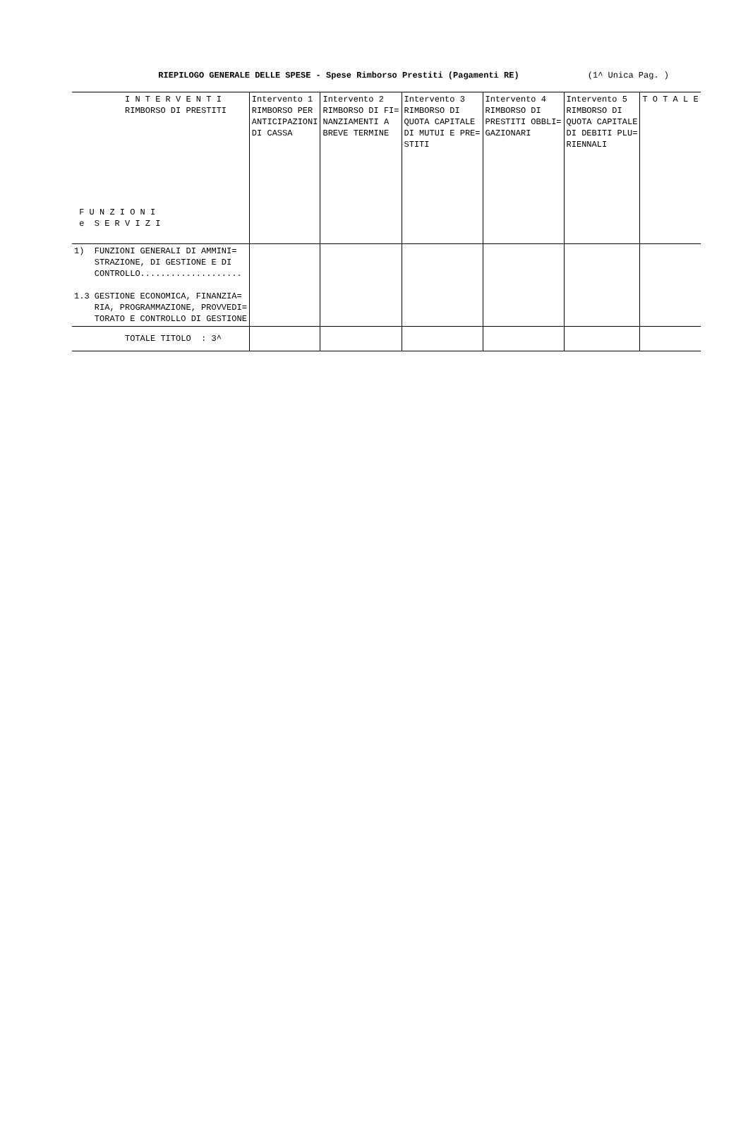RIEPILOGO GENERALE DELLE SPESE - Spese Rimborso Prestiti (Pagamenti RE)
(1^ Unica Pag. )
| I N T E R V E N T I RIMBORSO DI PRESTITI F U N Z I O N I e S E R V I Z I | Intervento 1 RIMBORSO PER ANTICIPAZIONI DI CASSA | Intervento 2 RIMBORSO DI FI= NANZIAMENTI A BREVE TERMINE | Intervento 3 RIMBORSO DI QUOTA CAPITALE DI MUTUI E PRE= STITI | Intervento 4 RIMBORSO DI PRESTITI OBBLI= GAZIONARI | Intervento 5 RIMBORSO DI QUOTA CAPITALE DI DEBITI PLU= RIENNALI | T O T A L E |
| --- | --- | --- | --- | --- | --- | --- |
| 1) FUNZIONI GENERALI DI AMMINI= STRAZIONE, DI GESTIONE E DI CONTROLLO.................... 1.3 GESTIONE ECONOMICA, FINANZIA= RIA, PROGRAMMAZIONE, PROVVEDI= TORATO E CONTROLLO DI GESTIONE | | | | | | |
| TOTALE TITOLO : 3^ | | | | | | |